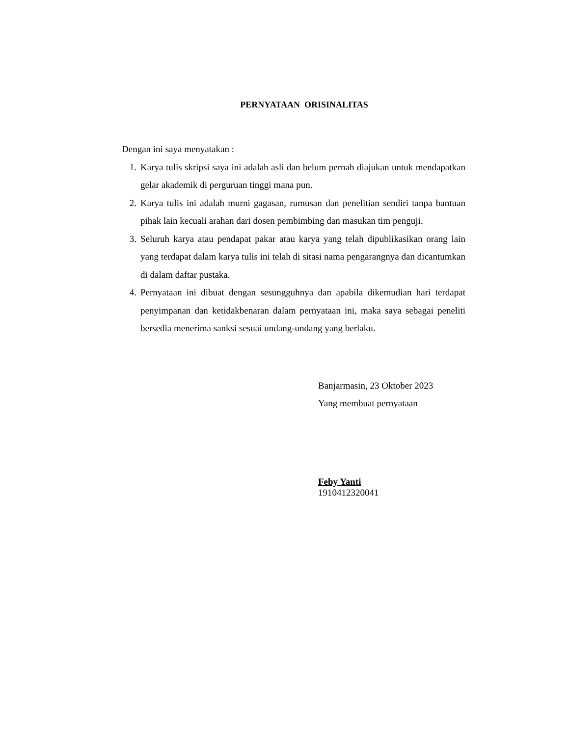PERNYATAAN ORISINALITAS
Dengan ini saya menyatakan :
1. Karya tulis skripsi saya ini adalah asli dan belum pernah diajukan untuk mendapatkan gelar akademik di perguruan tinggi mana pun.
2. Karya tulis ini adalah murni gagasan, rumusan dan penelitian sendiri tanpa bantuan pihak lain kecuali arahan dari dosen pembimbing dan masukan tim penguji.
3. Seluruh karya atau pendapat pakar atau karya yang telah dipublikasikan orang lain yang terdapat dalam karya tulis ini telah di sitasi nama pengarangnya dan dicantumkan di dalam daftar pustaka.
4. Pernyataan ini dibuat dengan sesungguhnya dan apabila dikemudian hari terdapat penyimpanan dan ketidakbenaran dalam pernyataan ini, maka saya sebagai peneliti bersedia menerima sanksi sesuai undang-undang yang berlaku.
Banjarmasin, 23 Oktober 2023
Yang membuat pernyataan
Feby Yanti
1910412320041